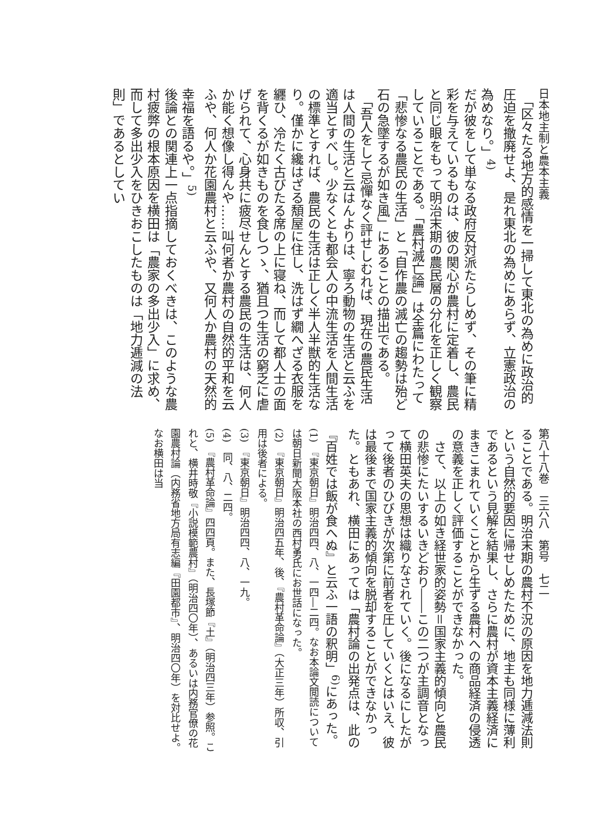日本地主制と農本主義
　「区々たる地方的感情を一掃して東北の為めに政治的圧迫を撤廃せよ、是れ東北の為めにあらず、立憲政治の為めなり。」<sup>4)</sup>
だが彼をして単なる政府反対派たらしめず、その筆に精彩を与えているものは、彼の関心が農村に定着し、農民と同じ眼をもって明治末期の農民層の分化を正しく観察していることである。「農村滅亡論」は全篇にわたって「悲惨なる農民の生活」と「自作農の滅亡の趨勢は殆ど石の急墜するが如き風」にあることの描出である。
　「吾人をして忌憚なく評せしむれば、現在の農民生活は人間の生活と云はんよりは、寧ろ動物の生活と云ふを適当とすべし。少なくとも都会人の中流生活を人間生活の標準とすれば、農民の生活は正しく半人半獣的生活なり。僅かに纔はざる頽屋に住し、洗はず繝へざる衣服を纒ひ、冷たく古びたる席の上に寝ね、而して都人士の面を背くるが如きものを食しつゝ、猶且つ生活の窮乏に虐げられて、心身共に疲尽せんとする農民の生活は、何人か能く想像し得んや……叫何者か農村の自然的平和を云ふや、何人か花園農村と云ふや、又何人か農村の天然的幸福を語るや。」<sup>5)</sup>
後論との関連上一点指摘しておくべきは、このような農村疲弊の根本原因を横田は「農家の多出少入」に求め、而して多出少入をひきおこしたものは「地力逓減の法則」であるとしてい
第八十八巻　三六八　第号　七二
ることである。明治末期の農村不況の原因を地力逓減法則という自然的要因に帰せしめたために、地主も同様に薄利であるという見解を結果し、さらに農村が資本主義経済にまきこまれていくことから生ずる農村への商品経済の侵透の意義を正しく評価することができなかった。
　さて、以上の如き経世家的姿勢＝国家主義的傾向と農民の悲惨にたいするいきどおり――この二つが主調音となって横田英夫の思想は織りなされていく。後になるにしたがって後者のひびきが次第に前者を圧していくとはいえ、彼は最後まで国家主義的傾向を脱却することができなかった。ともあれ、横田にあっては「農村論の出発点は、此の『百姓では飯が食へぬ』と云ふ一語の釈明」<sup>6)</sup>にあった。
(1)　『東京朝日』明治四四、八、一四―二四。なお本論文閲読については朝日新聞大阪本社の西村勇氏にお世話になった。
(2)　『東京朝日』明治四五年、後、『農村革命論』（大正三年）所収、引用は後者による。
(3)　『東京朝日』明治四四、八、一九。
(4)　同、八、二四。
(5)　『農村革命論』四四頁。また、長塚節『土』（明治四三年）参照。これと、横井時敬『小説模範農村』（明治四〇年）、あるいは内務官僚の花園農村論（内務省地方局有志編『田園都市』、明治四〇年）を対比せよ。なお横田は当